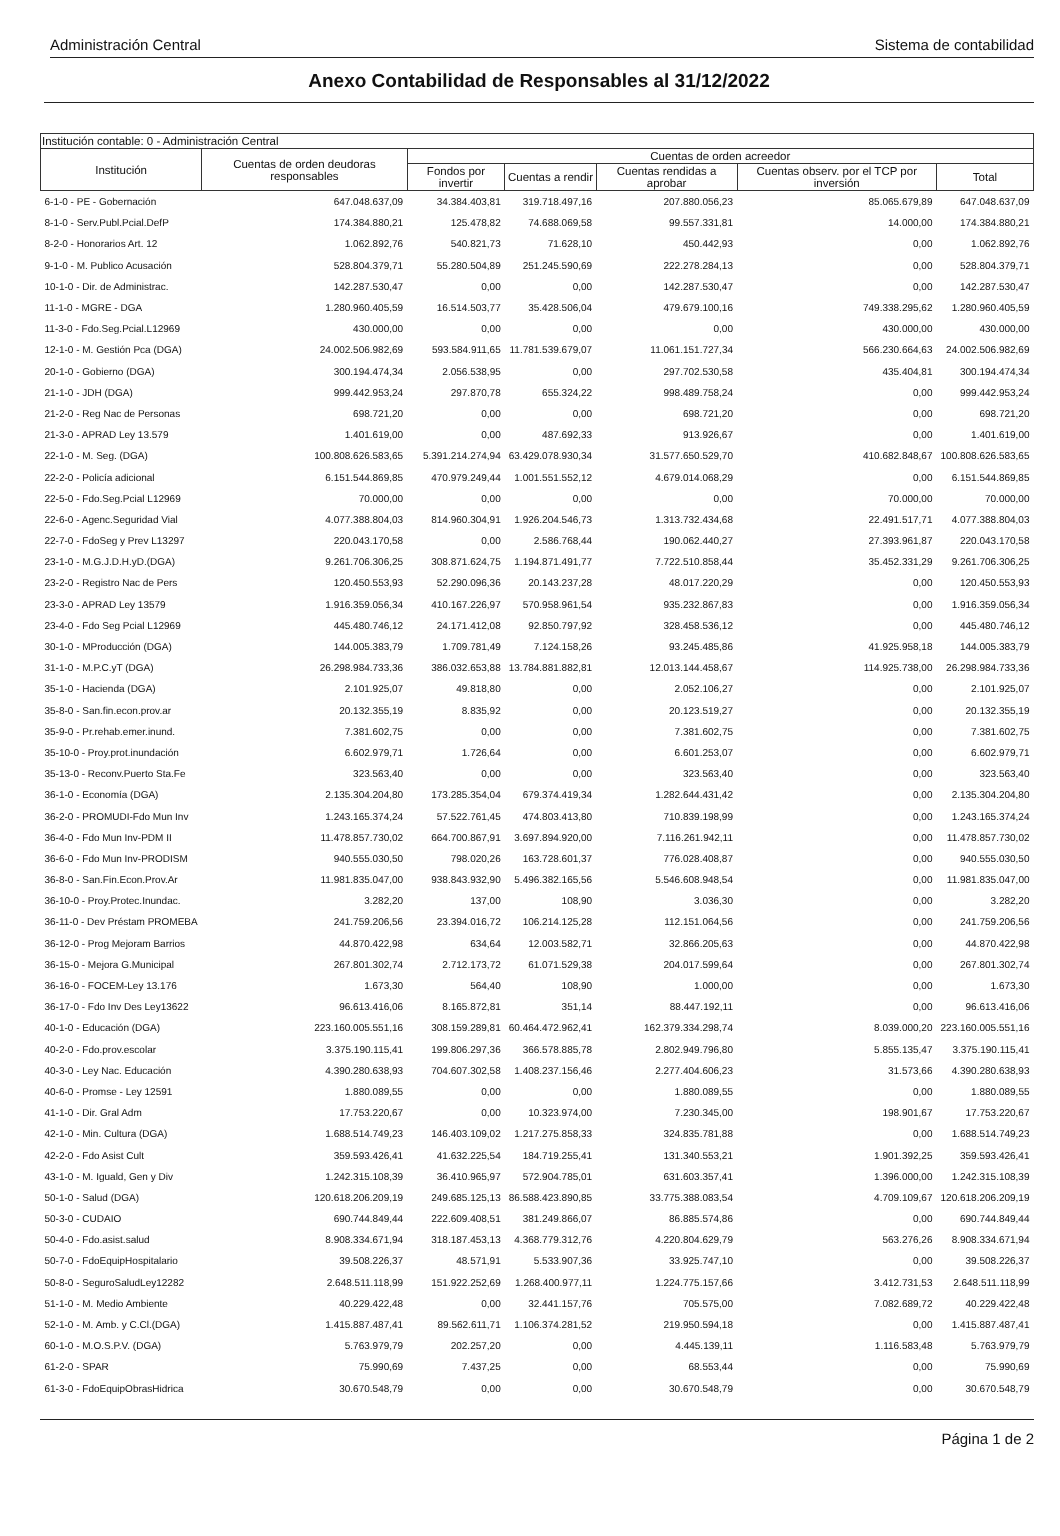Administración Central Sistema de contabilidad
Anexo Contabilidad de Responsables al 31/12/2022
| Institución contable: 0 - Administración Central | | | | | | |
| --- | --- | --- | --- | --- | --- | --- |
| Institución | Cuentas de orden deudoras responsables | Cuentas de orden acreedor | | | | |
| | | Fondos por invertir | Cuentas a rendir | Cuentas rendidas a aprobar | Cuentas observ. por el TCP por inversión | Total |
| 6-1-0 - PE - Gobernación | 647.048.637,09 | 34.384.403,81 | 319.718.497,16 | 207.880.056,23 | 85.065.679,89 | 647.048.637,09 |
| 8-1-0 - Serv.Publ.Pcial.DefP | 174.384.880,21 | 125.478,82 | 74.688.069,58 | 99.557.331,81 | 14.000,00 | 174.384.880,21 |
| 8-2-0 - Honorarios Art. 12 | 1.062.892,76 | 540.821,73 | 71.628,10 | 450.442,93 | 0,00 | 1.062.892,76 |
| 9-1-0 - M. Publico Acusación | 528.804.379,71 | 55.280.504,89 | 251.245.590,69 | 222.278.284,13 | 0,00 | 528.804.379,71 |
| 10-1-0 - Dir. de Administrac. | 142.287.530,47 | 0,00 | 0,00 | 142.287.530,47 | 0,00 | 142.287.530,47 |
| 11-1-0 - MGRE - DGA | 1.280.960.405,59 | 16.514.503,77 | 35.428.506,04 | 479.679.100,16 | 749.338.295,62 | 1.280.960.405,59 |
| 11-3-0 - Fdo.Seg.Pcial.L12969 | 430.000,00 | 0,00 | 0,00 | 0,00 | 430.000,00 | 430.000,00 |
| 12-1-0 - M. Gestión Pca (DGA) | 24.002.506.982,69 | 593.584.911,65 | 11.781.539.679,07 | 11.061.151.727,34 | 566.230.664,63 | 24.002.506.982,69 |
| 20-1-0 - Gobierno (DGA) | 300.194.474,34 | 2.056.538,95 | 0,00 | 297.702.530,58 | 435.404,81 | 300.194.474,34 |
| 21-1-0 - JDH (DGA) | 999.442.953,24 | 297.870,78 | 655.324,22 | 998.489.758,24 | 0,00 | 999.442.953,24 |
| 21-2-0 - Reg Nac de Personas | 698.721,20 | 0,00 | 0,00 | 698.721,20 | 0,00 | 698.721,20 |
| 21-3-0 - APRAD Ley 13.579 | 1.401.619,00 | 0,00 | 487.692,33 | 913.926,67 | 0,00 | 1.401.619,00 |
| 22-1-0 - M. Seg. (DGA) | 100.808.626.583,65 | 5.391.214.274,94 | 63.429.078.930,34 | 31.577.650.529,70 | 410.682.848,67 | 100.808.626.583,65 |
| 22-2-0 - Policía adicional | 6.151.544.869,85 | 470.979.249,44 | 1.001.551.552,12 | 4.679.014.068,29 | 0,00 | 6.151.544.869,85 |
| 22-5-0 - Fdo.Seg.Pcial L12969 | 70.000,00 | 0,00 | 0,00 | 0,00 | 70.000,00 | 70.000,00 |
| 22-6-0 - Agenc.Seguridad Vial | 4.077.388.804,03 | 814.960.304,91 | 1.926.204.546,73 | 1.313.732.434,68 | 22.491.517,71 | 4.077.388.804,03 |
| 22-7-0 - FdoSeg y Prev L13297 | 220.043.170,58 | 0,00 | 2.586.768,44 | 190.062.440,27 | 27.393.961,87 | 220.043.170,58 |
| 23-1-0 - M.G.J.D.H.yD.(DGA) | 9.261.706.306,25 | 308.871.624,75 | 1.194.871.491,77 | 7.722.510.858,44 | 35.452.331,29 | 9.261.706.306,25 |
| 23-2-0 - Registro Nac de Pers | 120.450.553,93 | 52.290.096,36 | 20.143.237,28 | 48.017.220,29 | 0,00 | 120.450.553,93 |
| 23-3-0 - APRAD Ley 13579 | 1.916.359.056,34 | 410.167.226,97 | 570.958.961,54 | 935.232.867,83 | 0,00 | 1.916.359.056,34 |
| 23-4-0 - Fdo Seg Pcial L12969 | 445.480.746,12 | 24.171.412,08 | 92.850.797,92 | 328.458.536,12 | 0,00 | 445.480.746,12 |
| 30-1-0 - MProducción (DGA) | 144.005.383,79 | 1.709.781,49 | 7.124.158,26 | 93.245.485,86 | 41.925.958,18 | 144.005.383,79 |
| 31-1-0 - M.P.C.yT (DGA) | 26.298.984.733,36 | 386.032.653,88 | 13.784.881.882,81 | 12.013.144.458,67 | 114.925.738,00 | 26.298.984.733,36 |
| 35-1-0 - Hacienda (DGA) | 2.101.925,07 | 49.818,80 | 0,00 | 2.052.106,27 | 0,00 | 2.101.925,07 |
| 35-8-0 - San.fin.econ.prov.ar | 20.132.355,19 | 8.835,92 | 0,00 | 20.123.519,27 | 0,00 | 20.132.355,19 |
| 35-9-0 - Pr.rehab.emer.inund. | 7.381.602,75 | 0,00 | 0,00 | 7.381.602,75 | 0,00 | 7.381.602,75 |
| 35-10-0 - Proy.prot.inundación | 6.602.979,71 | 1.726,64 | 0,00 | 6.601.253,07 | 0,00 | 6.602.979,71 |
| 35-13-0 - Reconv.Puerto Sta.Fe | 323.563,40 | 0,00 | 0,00 | 323.563,40 | 0,00 | 323.563,40 |
| 36-1-0 - Economía (DGA) | 2.135.304.204,80 | 173.285.354,04 | 679.374.419,34 | 1.282.644.431,42 | 0,00 | 2.135.304.204,80 |
| 36-2-0 - PROMUDI-Fdo Mun Inv | 1.243.165.374,24 | 57.522.761,45 | 474.803.413,80 | 710.839.198,99 | 0,00 | 1.243.165.374,24 |
| 36-4-0 - Fdo Mun Inv-PDM II | 11.478.857.730,02 | 664.700.867,91 | 3.697.894.920,00 | 7.116.261.942,11 | 0,00 | 11.478.857.730,02 |
| 36-6-0 - Fdo Mun Inv-PRODISM | 940.555.030,50 | 798.020,26 | 163.728.601,37 | 776.028.408,87 | 0,00 | 940.555.030,50 |
| 36-8-0 - San.Fin.Econ.Prov.Ar | 11.981.835.047,00 | 938.843.932,90 | 5.496.382.165,56 | 5.546.608.948,54 | 0,00 | 11.981.835.047,00 |
| 36-10-0 - Proy.Protec.Inundac. | 3.282,20 | 137,00 | 108,90 | 3.036,30 | 0,00 | 3.282,20 |
| 36-11-0 - Dev Préstam PROMEBA | 241.759.206,56 | 23.394.016,72 | 106.214.125,28 | 112.151.064,56 | 0,00 | 241.759.206,56 |
| 36-12-0 - Prog Mejoram Barrios | 44.870.422,98 | 634,64 | 12.003.582,71 | 32.866.205,63 | 0,00 | 44.870.422,98 |
| 36-15-0 - Mejora G.Municipal | 267.801.302,74 | 2.712.173,72 | 61.071.529,38 | 204.017.599,64 | 0,00 | 267.801.302,74 |
| 36-16-0 - FOCEM-Ley 13.176 | 1.673,30 | 564,40 | 108,90 | 1.000,00 | 0,00 | 1.673,30 |
| 36-17-0 - Fdo Inv Des Ley13622 | 96.613.416,06 | 8.165.872,81 | 351,14 | 88.447.192,11 | 0,00 | 96.613.416,06 |
| 40-1-0 - Educación (DGA) | 223.160.005.551,16 | 308.159.289,81 | 60.464.472.962,41 | 162.379.334.298,74 | 8.039.000,20 | 223.160.005.551,16 |
| 40-2-0 - Fdo.prov.escolar | 3.375.190.115,41 | 199.806.297,36 | 366.578.885,78 | 2.802.949.796,80 | 5.855.135,47 | 3.375.190.115,41 |
| 40-3-0 - Ley Nac. Educación | 4.390.280.638,93 | 704.607.302,58 | 1.408.237.156,46 | 2.277.404.606,23 | 31.573,66 | 4.390.280.638,93 |
| 40-6-0 - Promse - Ley 12591 | 1.880.089,55 | 0,00 | 0,00 | 1.880.089,55 | 0,00 | 1.880.089,55 |
| 41-1-0 - Dir. Gral Adm | 17.753.220,67 | 0,00 | 10.323.974,00 | 7.230.345,00 | 198.901,67 | 17.753.220,67 |
| 42-1-0 - Min. Cultura (DGA) | 1.688.514.749,23 | 146.403.109,02 | 1.217.275.858,33 | 324.835.781,88 | 0,00 | 1.688.514.749,23 |
| 42-2-0 - Fdo Asist Cult | 359.593.426,41 | 41.632.225,54 | 184.719.255,41 | 131.340.553,21 | 1.901.392,25 | 359.593.426,41 |
| 43-1-0 - M. Iguald, Gen y Div | 1.242.315.108,39 | 36.410.965,97 | 572.904.785,01 | 631.603.357,41 | 1.396.000,00 | 1.242.315.108,39 |
| 50-1-0 - Salud (DGA) | 120.618.206.209,19 | 249.685.125,13 | 86.588.423.890,85 | 33.775.388.083,54 | 4.709.109,67 | 120.618.206.209,19 |
| 50-3-0 - CUDAIO | 690.744.849,44 | 222.609.408,51 | 381.249.866,07 | 86.885.574,86 | 0,00 | 690.744.849,44 |
| 50-4-0 - Fdo.asist.salud | 8.908.334.671,94 | 318.187.453,13 | 4.368.779.312,76 | 4.220.804.629,79 | 563.276,26 | 8.908.334.671,94 |
| 50-7-0 - FdoEquipHospitalario | 39.508.226,37 | 48.571,91 | 5.533.907,36 | 33.925.747,10 | 0,00 | 39.508.226,37 |
| 50-8-0 - SeguroSaludLey12282 | 2.648.511.118,99 | 151.922.252,69 | 1.268.400.977,11 | 1.224.775.157,66 | 3.412.731,53 | 2.648.511.118,99 |
| 51-1-0 - M. Medio Ambiente | 40.229.422,48 | 0,00 | 32.441.157,76 | 705.575,00 | 7.082.689,72 | 40.229.422,48 |
| 52-1-0 - M. Amb. y C.Cl.(DGA) | 1.415.887.487,41 | 89.562.611,71 | 1.106.374.281,52 | 219.950.594,18 | 0,00 | 1.415.887.487,41 |
| 60-1-0 - M.O.S.P.V. (DGA) | 5.763.979,79 | 202.257,20 | 0,00 | 4.445.139,11 | 1.116.583,48 | 5.763.979,79 |
| 61-2-0 - SPAR | 75.990,69 | 7.437,25 | 0,00 | 68.553,44 | 0,00 | 75.990,69 |
| 61-3-0 - FdoEquipObrasHidrica | 30.670.548,79 | 0,00 | 0,00 | 30.670.548,79 | 0,00 | 30.670.548,79 |
Página 1 de 2